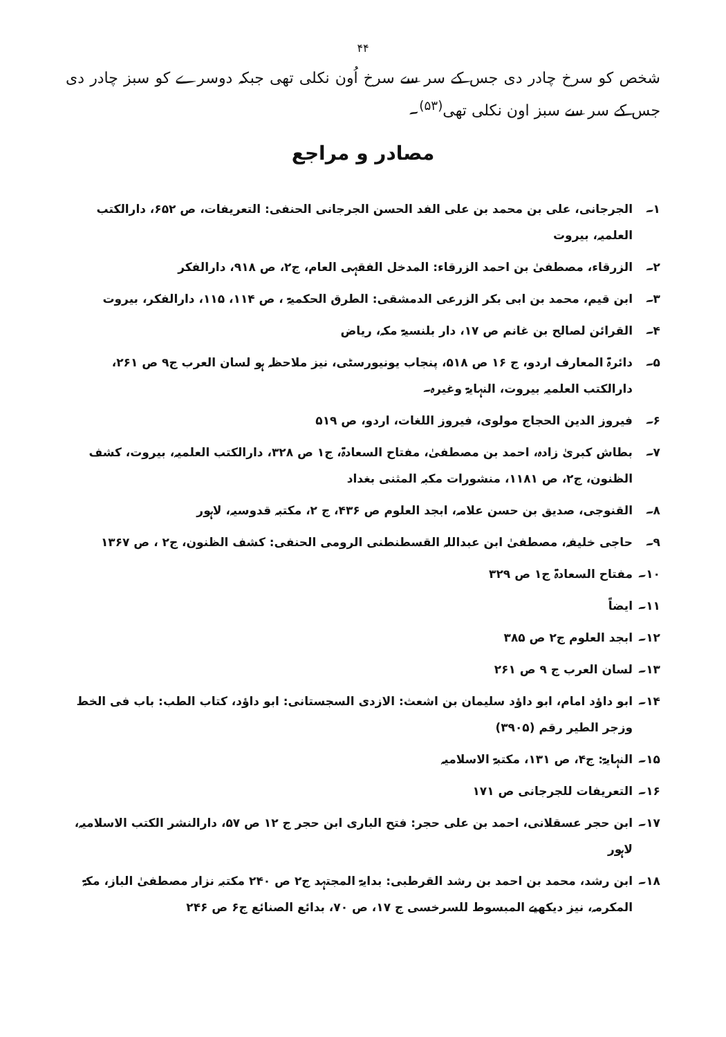۴۴
شخص کو سرخ چادر دی جس کے سر سے سرخ اُون نکلی تھی جبکہ دوسرے کو سبز چادر دی جس کے سر سے سبز اون نکلی تھی<sup>(۵۳)</sup>۔
مصادر و مراجع
۱۔ الجرجانی، علی بن محمد بن علی الفد الحسن الجرجانی الحنفی: التعریفات، ص ۶۵۲، دارالکتب العلمیہ، بیروت
۲۔ الزرقاء، مصطفیٰ بن احمد الزرقاء: المدخل الفقہی العام، ج۲، ص ۹۱۸، دارالفکر
۳۔ ابن قیم، محمد بن ابی بکر الزرعی الدمشقی: الطرق الحکمیۃ ، ص ۱۱۴، ۱۱۵، دارالفکر، بیروت
۴۔ القرائن لصالح بن غانم ص ۱۷، دار بلنسیۃ مکہ، ریاض
۵۔ دائرۃ المعارف اردو، ج ۱۶ ص ۵۱۸، پنجاب یونیورسٹی، نیز ملاحظہ ہو لسان العرب ج۹ ص ۲۶۱، دارالکتب العلمیہ بیروت، النہایۃ وغیرہ۔
۶۔ فیروز الدین الحجاج مولوی، فیروز اللغات، اردو، ص ۵۱۹
۷۔ بطاش کبریٰ زادہ، احمد بن مصطفیٰ، مفتاح السعادۃ، ج۱ ص ۳۲۸، دارالکتب العلمیہ، بیروت، کشف الظنون، ج۲، ص ۱۱۸۱، منشورات مکبہ المثنی بغداد
۸۔ القنوجی، صدیق بن حسن علامہ، ابجد العلوم ص ۴۳۶، ج ۲، مکتبہ قدوسیہ، لاہور
۹۔ حاجی خلیفہ، مصطفیٰ ابن عبداللہ القسطنطنی الرومی الحنفی: کشف الظنون، ج۲ ، ص ۱۳۶۷
۱۰۔ مفتاح السعادۃ ج۱ ص ۳۲۹
۱۱۔ ایضاً
۱۲۔ ابجد العلوم ج۲ ص ۳۸۵
۱۳۔ لسان العرب ج ۹ ص ۲۶۱
۱۴۔ ابو داؤد امام، ابو داؤد سلیمان بن اشعث: الازدی السجستانی: ابو داؤد، کتاب الطب: باب فی الخط وزجر الطیر رقم (۳۹۰۵)
۱۵۔ النہایۃ: ج۴، ص ۱۳۱، مکتبۃ الاسلامیہ
۱۶۔ التعریفات للجرجانی ص ۱۷۱
۱۷۔ ابن حجر عسقلانی، احمد بن علی حجر: فتح الباری ابن حجر ج ۱۲ ص ۵۷، دارالنشر الکتب الاسلامیہ، لاہور
۱۸۔ ابن رشد، محمد بن احمد بن رشد القرطبی: بدایۃ المجتہد ج۲ ص ۲۴۰ مکتبہ نزار مصطفیٰ الباز، مکۃ المکرمہ، نیز دیکھیے المبسوط للسرخسی ج ۱۷، ص ۷۰، بدائع الصنائع ج۶ ص ۲۴۶